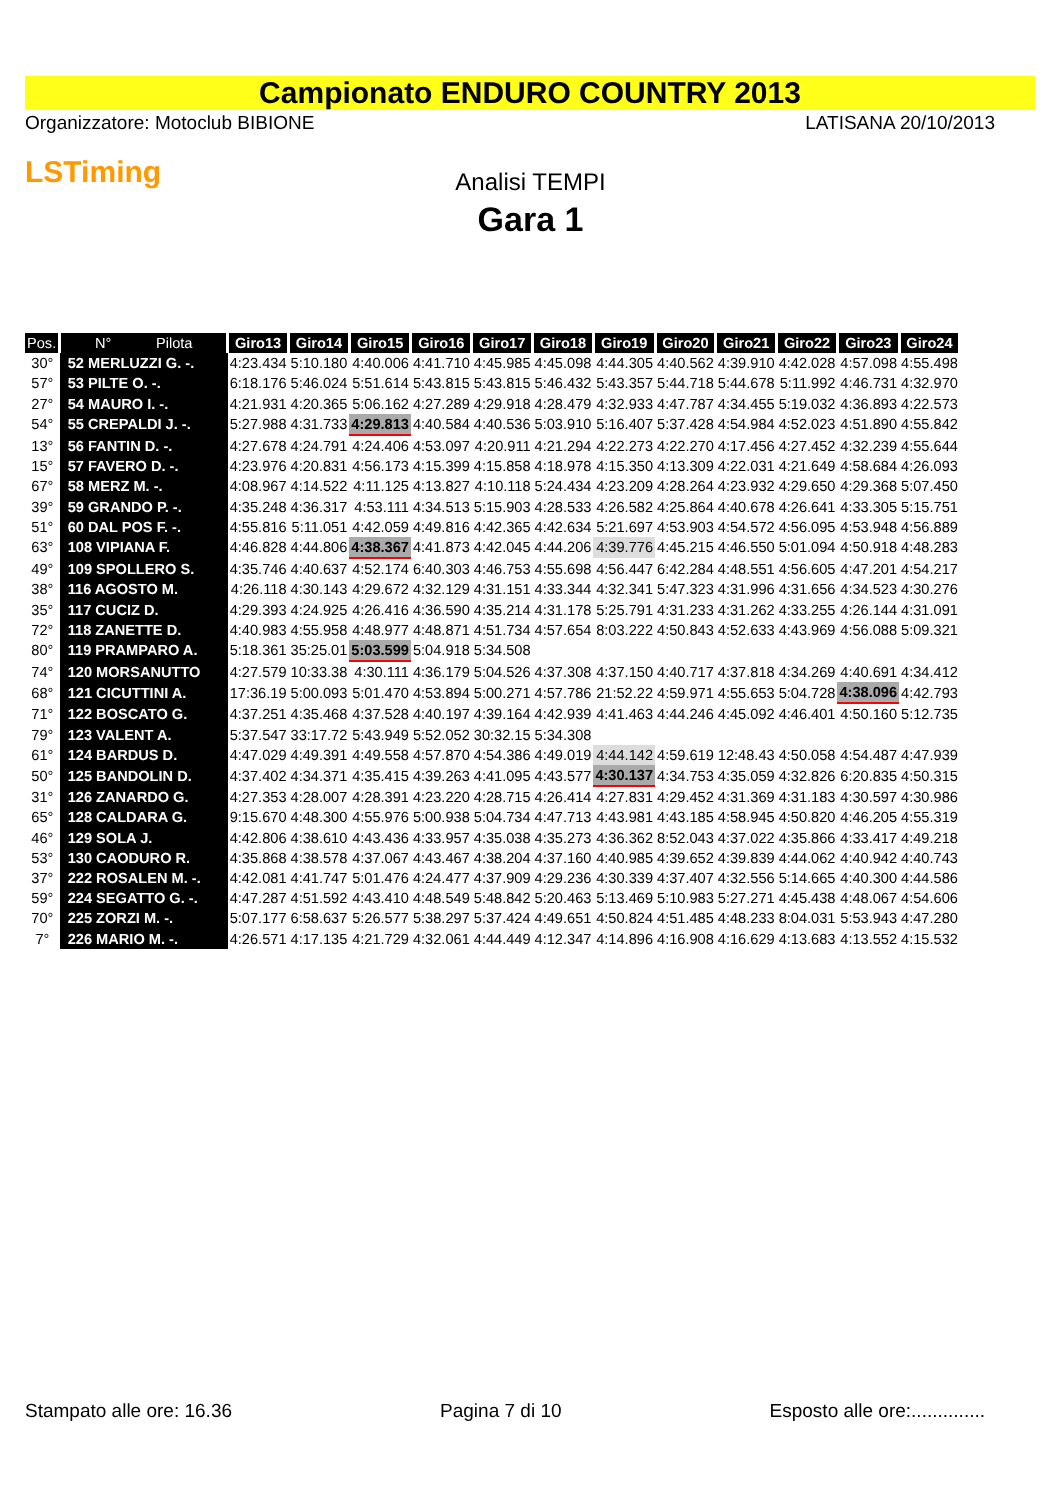Campionato ENDURO COUNTRY 2013
Organizzatore: Motoclub BIBIONE LATISANA 20/10/2013
LSTiming
Analisi TEMPI
Gara 1
| Pos. | N° Pilota | Giro13 | Giro14 | Giro15 | Giro16 | Giro17 | Giro18 | Giro19 | Giro20 | Giro21 | Giro22 | Giro23 | Giro24 |
| --- | --- | --- | --- | --- | --- | --- | --- | --- | --- | --- | --- | --- | --- |
| 30° | 52 MERLUZZI G. -. | 4:23.434 | 5:10.180 | 4:40.006 | 4:41.710 | 4:45.985 | 4:45.098 | 4:44.305 | 4:40.562 | 4:39.910 | 4:42.028 | 4:57.098 | 4:55.498 |
| 57° | 53 PILTE O. -. | 6:18.176 | 5:46.024 | 5:51.614 | 5:43.815 | 5:43.815 | 5:46.432 | 5:43.357 | 5:44.718 | 5:44.678 | 5:11.992 | 4:46.731 | 4:32.970 |
| 27° | 54 MAURO I. -. | 4:21.931 | 4:20.365 | 5:06.162 | 4:27.289 | 4:29.918 | 4:28.479 | 4:32.933 | 4:47.787 | 4:34.455 | 5:19.032 | 4:36.893 | 4:22.573 |
| 54° | 55 CREPALDI J. -. | 5:27.988 | 4:31.733 | 4:29.813 | 4:40.584 | 4:40.536 | 5:03.910 | 5:16.407 | 5:37.428 | 4:54.984 | 4:52.023 | 4:51.890 | 4:55.842 |
| 13° | 56 FANTIN D. -. | 4:27.678 | 4:24.791 | 4:24.406 | 4:53.097 | 4:20.911 | 4:21.294 | 4:22.273 | 4:22.270 | 4:17.456 | 4:27.452 | 4:32.239 | 4:55.644 |
| 15° | 57 FAVERO D. -. | 4:23.976 | 4:20.831 | 4:56.173 | 4:15.399 | 4:15.858 | 4:18.978 | 4:15.350 | 4:13.309 | 4:22.031 | 4:21.649 | 4:58.684 | 4:26.093 |
| 67° | 58 MERZ M. -. | 4:08.967 | 4:14.522 | 4:11.125 | 4:13.827 | 4:10.118 | 5:24.434 | 4:23.209 | 4:28.264 | 4:23.932 | 4:29.650 | 4:29.368 | 5:07.450 |
| 39° | 59 GRANDO P. -. | 4:35.248 | 4:36.317 | 4:53.111 | 4:34.513 | 5:15.903 | 4:28.533 | 4:26.582 | 4:25.864 | 4:40.678 | 4:26.641 | 4:33.305 | 5:15.751 |
| 51° | 60 DAL POS F. -. | 4:55.816 | 5:11.051 | 4:42.059 | 4:49.816 | 4:42.365 | 4:42.634 | 5:21.697 | 4:53.903 | 4:54.572 | 4:56.095 | 4:53.948 | 4:56.889 |
| 63° | 108 VIPIANA F. | 4:46.828 | 4:44.806 | 4:38.367 | 4:41.873 | 4:42.045 | 4:44.206 | 4:39.776 | 4:45.215 | 4:46.550 | 5:01.094 | 4:50.918 | 4:48.283 |
| 49° | 109 SPOLLERO S. | 4:35.746 | 4:40.637 | 4:52.174 | 6:40.303 | 4:46.753 | 4:55.698 | 4:56.447 | 6:42.284 | 4:48.551 | 4:56.605 | 4:47.201 | 4:54.217 |
| 38° | 116 AGOSTO M. | 4:26.118 | 4:30.143 | 4:29.672 | 4:32.129 | 4:31.151 | 4:33.344 | 4:32.341 | 5:47.323 | 4:31.996 | 4:31.656 | 4:34.523 | 4:30.276 |
| 35° | 117 CUCIZ D. | 4:29.393 | 4:24.925 | 4:26.416 | 4:36.590 | 4:35.214 | 4:31.178 | 5:25.791 | 4:31.233 | 4:31.262 | 4:33.255 | 4:26.144 | 4:31.091 |
| 72° | 118 ZANETTE D. | 4:40.983 | 4:55.958 | 4:48.977 | 4:48.871 | 4:51.734 | 4:57.654 | 8:03.222 | 4:50.843 | 4:52.633 | 4:43.969 | 4:56.088 | 5:09.321 |
| 80° | 119 PRAMPARO A. | 5:18.361 | 35:25.01 | 5:03.599 | 5:04.918 | 5:34.508 | | | | | | | |
| 74° | 120 MORSANUTTO | 4:27.579 | 10:33.38 | 4:30.111 | 4:36.179 | 5:04.526 | 4:37.308 | 4:37.150 | 4:40.717 | 4:37.818 | 4:34.269 | 4:40.691 | 4:34.412 |
| 68° | 121 CICUTTINI A. | 17:36.19 | 5:00.093 | 5:01.470 | 4:53.894 | 5:00.271 | 4:57.786 | 21:52.22 | 4:59.971 | 4:55.653 | 5:04.728 | 4:38.096 | 4:42.793 |
| 71° | 122 BOSCATO G. | 4:37.251 | 4:35.468 | 4:37.528 | 4:40.197 | 4:39.164 | 4:42.939 | 4:41.463 | 4:44.246 | 4:45.092 | 4:46.401 | 4:50.160 | 5:12.735 |
| 79° | 123 VALENT A. | 5:37.547 | 33:17.72 | 5:43.949 | 5:52.052 | 30:32.15 | 5:34.308 | | | | | | |
| 61° | 124 BARDUS D. | 4:47.029 | 4:49.391 | 4:49.558 | 4:57.870 | 4:54.386 | 4:49.019 | 4:44.142 | 4:59.619 | 12:48.43 | 4:50.058 | 4:54.487 | 4:47.939 |
| 50° | 125 BANDOLIN D. | 4:37.402 | 4:34.371 | 4:35.415 | 4:39.263 | 4:41.095 | 4:43.577 | 4:30.137 | 4:34.753 | 4:35.059 | 4:32.826 | 6:20.835 | 4:50.315 |
| 31° | 126 ZANARDO G. | 4:27.353 | 4:28.007 | 4:28.391 | 4:23.220 | 4:28.715 | 4:26.414 | 4:27.831 | 4:29.452 | 4:31.369 | 4:31.183 | 4:30.597 | 4:30.986 |
| 65° | 128 CALDARA G. | 9:15.670 | 4:48.300 | 4:55.976 | 5:00.938 | 5:04.734 | 4:47.713 | 4:43.981 | 4:43.185 | 4:58.945 | 4:50.820 | 4:46.205 | 4:55.319 |
| 46° | 129 SOLA J. | 4:42.806 | 4:38.610 | 4:43.436 | 4:33.957 | 4:35.038 | 4:35.273 | 4:36.362 | 8:52.043 | 4:37.022 | 4:35.866 | 4:33.417 | 4:49.218 |
| 53° | 130 CAODURO R. | 4:35.868 | 4:38.578 | 4:37.067 | 4:43.467 | 4:38.204 | 4:37.160 | 4:40.985 | 4:39.652 | 4:39.839 | 4:44.062 | 4:40.942 | 4:40.743 |
| 37° | 222 ROSALEN M. -. | 4:42.081 | 4:41.747 | 5:01.476 | 4:24.477 | 4:37.909 | 4:29.236 | 4:30.339 | 4:37.407 | 4:32.556 | 5:14.665 | 4:40.300 | 4:44.586 |
| 59° | 224 SEGATTO G. -. | 4:47.287 | 4:51.592 | 4:43.410 | 4:48.549 | 5:48.842 | 5:20.463 | 5:13.469 | 5:10.983 | 5:27.271 | 4:45.438 | 4:48.067 | 4:54.606 |
| 70° | 225 ZORZI M. -. | 5:07.177 | 6:58.637 | 5:26.577 | 5:38.297 | 5:37.424 | 4:49.651 | 4:50.824 | 4:51.485 | 4:48.233 | 8:04.031 | 5:53.943 | 4:47.280 |
| 7° | 226 MARIO M. -. | 4:26.571 | 4:17.135 | 4:21.729 | 4:32.061 | 4:44.449 | 4:12.347 | 4:14.896 | 4:16.908 | 4:16.629 | 4:13.683 | 4:13.552 | 4:15.532 |
Stampato alle ore: 16.36 Pagina 7 di 10 Esposto alle ore:..............